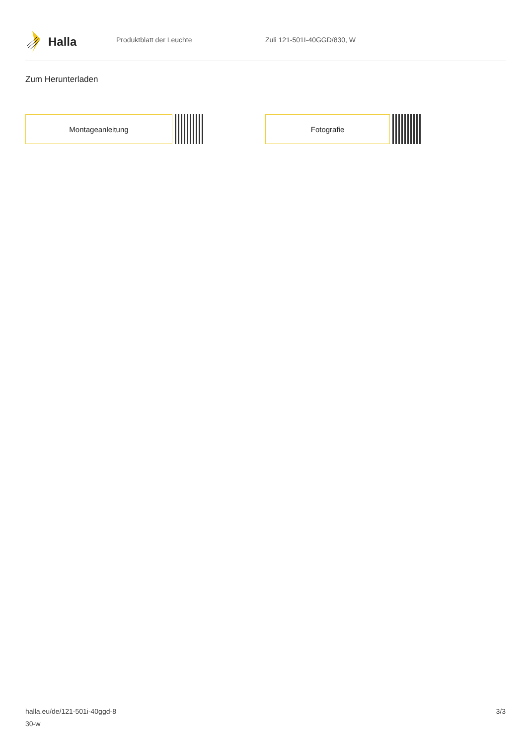Halla
Produktblatt der Leuchte Zuli 121-501I-40GGD/830, W
Zum Herunterladen
Montageanleitung Fotografie
halla.eu/de/121-501i-40ggd-8
30-w
3/3